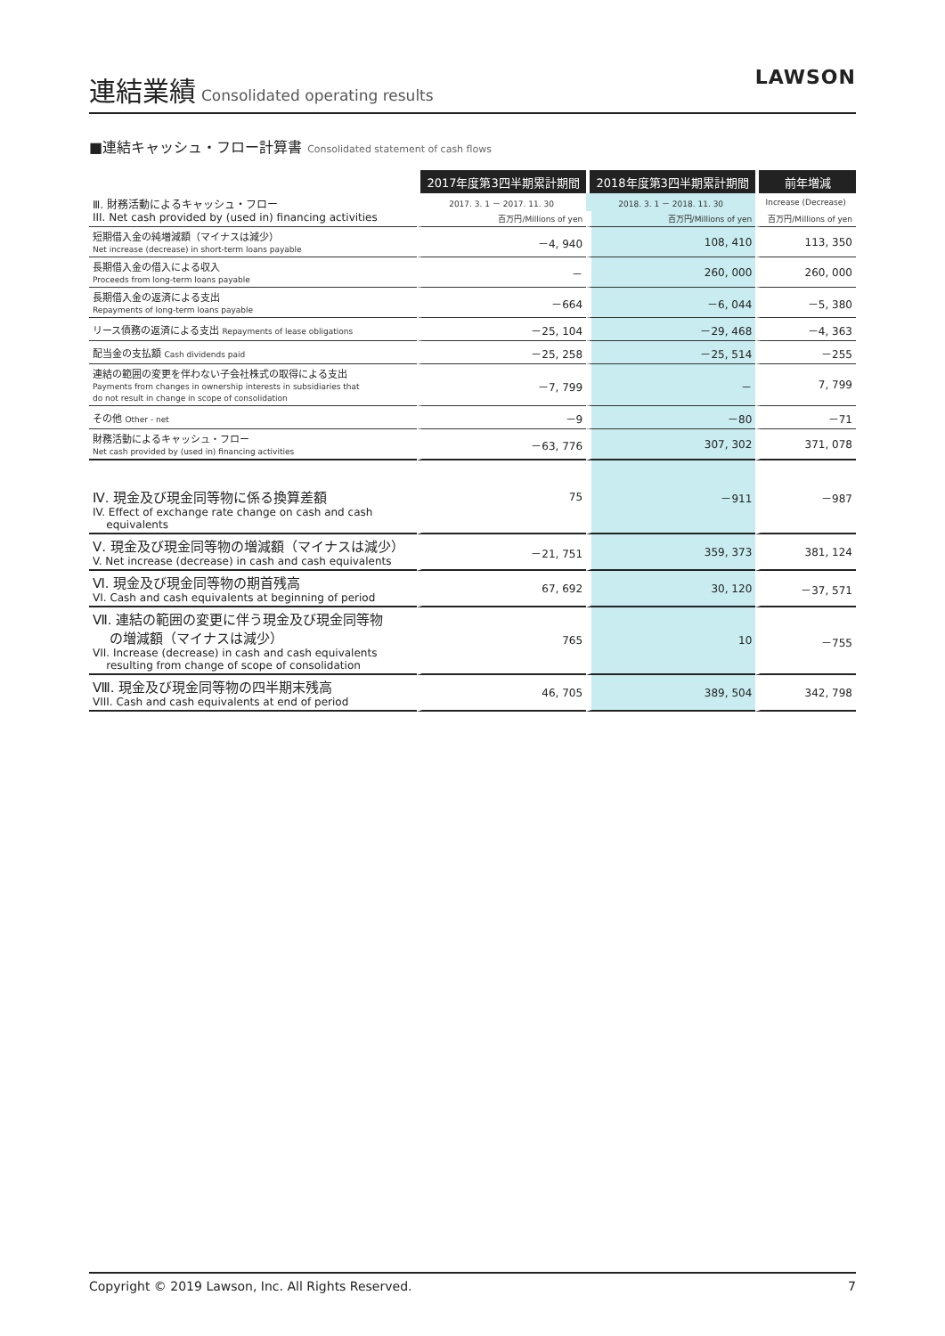連結業績 Consolidated operating results
LAWSON
■連結キャッシュ・フロー計算書 Consolidated statement of cash flows
| | 2017年度第3四半期累計期間 | 2018年度第3四半期累計期間 | 前年増減 |
| Ⅲ. 財務活動によるキャッシュ・フロー III. Net cash provided by (used in) financing activities | 2017. 3. 1 － 2017. 11. 30 | 2018. 3. 1 － 2018. 11. 30 | Increase (Decrease) |
| | 百万円/Millions of yen | 百万円/Millions of yen | 百万円/Millions of yen |
| 短期借入金の純増減額（マイナスは減少） Net increase (decrease) in short-term loans payable | －4, 940 | 108, 410 | 113, 350 |
| 長期借入金の借入による収入 Proceeds from long-term loans payable | － | 260, 000 | 260, 000 |
| 長期借入金の返済による支出 Repayments of long-term loans payable | －664 | －6, 044 | －5, 380 |
| リース債務の返済による支出 Repayments of lease obligations | －25, 104 | －29, 468 | －4, 363 |
| 配当金の支払額 Cash dividends paid | －25, 258 | －25, 514 | －255 |
| 連結の範囲の変更を伴わない子会社株式の取得による支出 Payments from changes in ownership interests in subsidiaries that do not result in change in scope of consolidation | －7, 799 | － | 7, 799 |
| その他 Other - net | －9 | －80 | －71 |
| 財務活動によるキャッシュ・フロー Net cash provided by (used in) financing activities | －63, 776 | 307, 302 | 371, 078 |
| Ⅳ. 現金及び現金同等物に係る換算差額 IV. Effect of exchange rate change on cash and cash equivalents | 75 | －911 | －987 |
| Ⅴ. 現金及び現金同等物の増減額（マイナスは減少） V. Net increase (decrease) in cash and cash equivalents | －21, 751 | 359, 373 | 381, 124 |
| Ⅵ. 現金及び現金同等物の期首残高 VI. Cash and cash equivalents at beginning of period | 67, 692 | 30, 120 | －37, 571 |
| Ⅶ. 連結の範囲の変更に伴う現金及び現金同等物 の増減額（マイナスは減少） VII. Increase (decrease) in cash and cash equivalents resulting from change of scope of consolidation | 765 | 10 | －755 |
| Ⅷ. 現金及び現金同等物の四半期末残高 VIII. Cash and cash equivalents at end of period | 46, 705 | 389, 504 | 342, 798 |
Copyright © 2019 Lawson, Inc. All Rights Reserved. 7